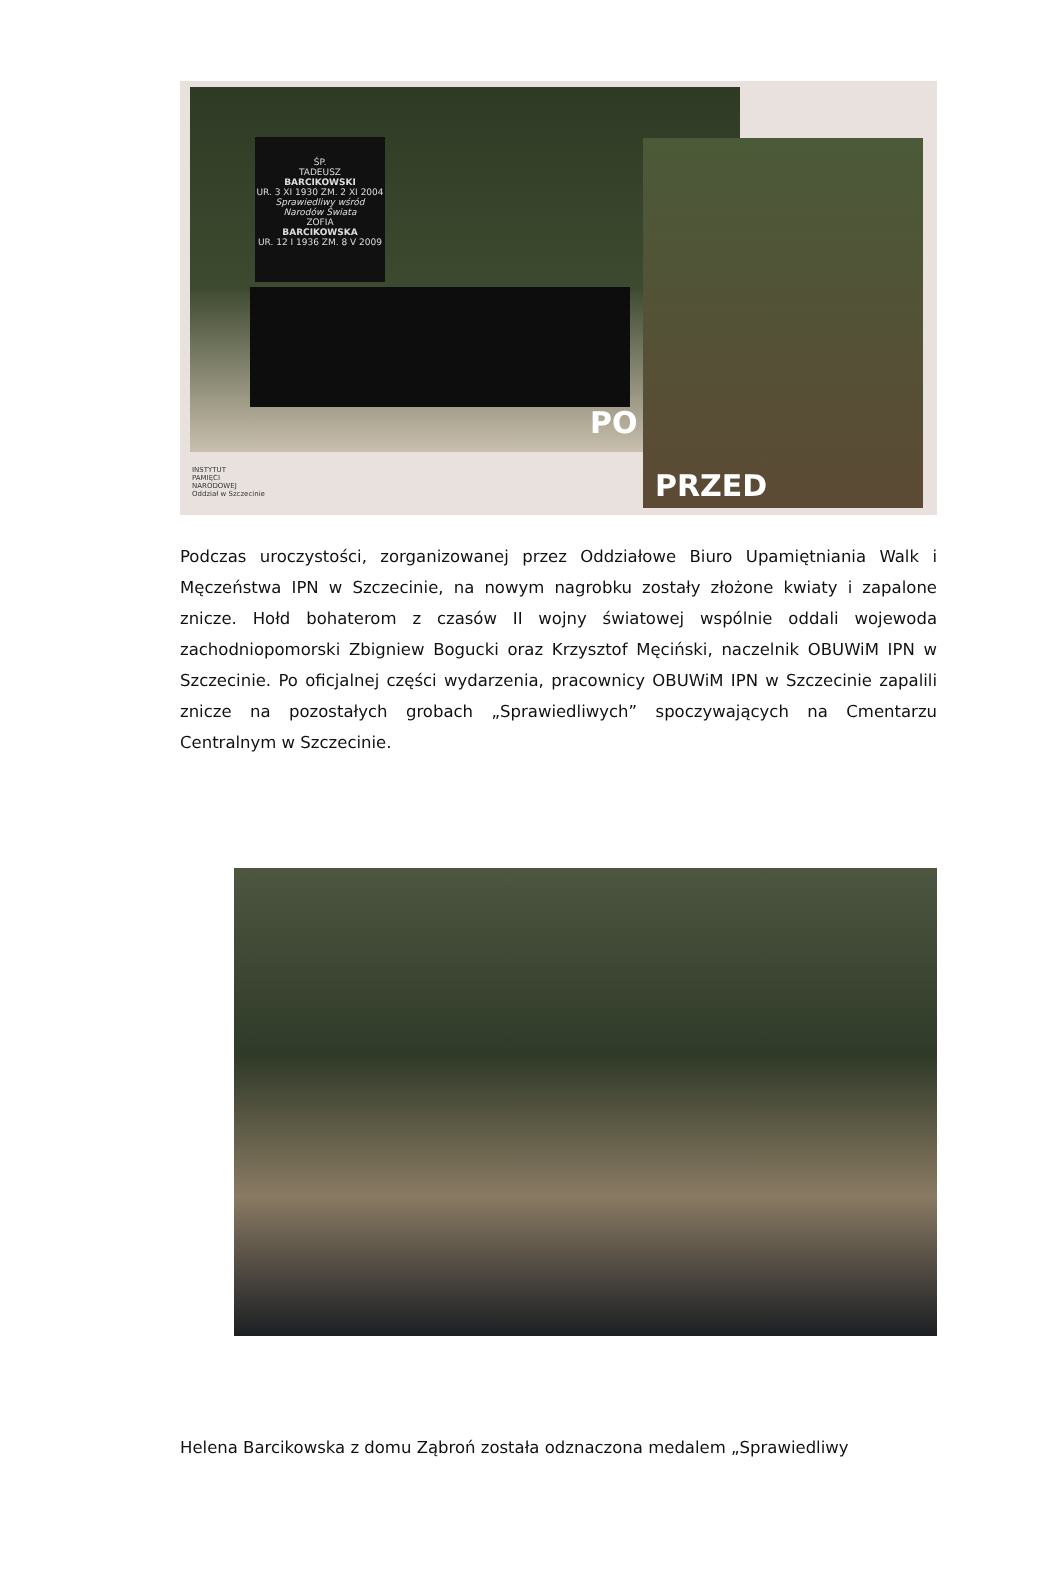ŚP.
TADEUSZ
BARCIKOWSKI
UR. 3 XI 1930 ZM. 2 XI 2004
Sprawiedliwy wśród Narodów Świata
ZOFIA
BARCIKOWSKA
UR. 12 I 1936 ZM. 8 V 2009
PO
PRZED
INSTYTUT
PAMIĘCI
NARODOWEJ
Oddział w Szczecinie
Podczas uroczystości, zorganizowanej przez Oddziałowe Biuro Upamiętniania Walk i Męczeństwa IPN w Szczecinie, na nowym nagrobku zostały złożone kwiaty i zapalone znicze. Hołd bohaterom z czasów II wojny światowej wspólnie oddali wojewoda zachodniopomorski Zbigniew Bogucki oraz Krzysztof Męciński, naczelnik OBUWiM IPN w Szczecinie. Po oficjalnej części wydarzenia, pracownicy OBUWiM IPN w Szczecinie zapalili znicze na pozostałych grobach „Sprawiedliwych” spoczywających na Cmentarzu Centralnym w Szczecinie.
Helena Barcikowska z domu Ząbroń została odznaczona medalem „Sprawiedliwy